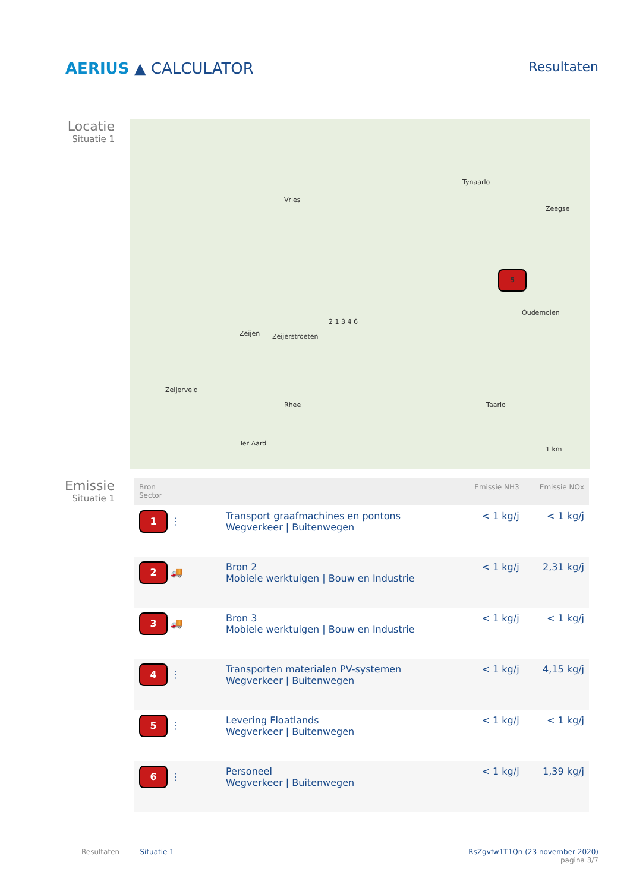AERIUS ▲ CALCULATOR
Resultaten
Locatie
Situatie 1
Vries
Tynaarlo
Zeegse
Zeijen Zeijerstroeten
Oudemolen
Zeijerveld
Rhee Taarlo
Ter Aard
1 km
5
2 1 3 4 6
Emissie
Situatie 1
| Bron Sector | | Emissie NH3 | Emissie NOx |
| --- | --- | --- | --- |
| 1 ⋮ | Transport graafmachines en pontons Wegverkeer / Buitenwegen | < 1 kg/j | < 1 kg/j |
| 2 🚚 | Bron 2 Mobiele werktuigen / Bouw en Industrie | < 1 kg/j | 2,31 kg/j |
| 3 🚚 | Bron 3 Mobiele werktuigen / Bouw en Industrie | < 1 kg/j | < 1 kg/j |
| 4 ⋮ | Transporten materialen PV-systemen Wegverkeer / Buitenwegen | < 1 kg/j | 4,15 kg/j |
| 5 ⋮ | Levering Floatlands Wegverkeer / Buitenwegen | < 1 kg/j | < 1 kg/j |
| 6 ⋮ | Personeel Wegverkeer / Buitenwegen | < 1 kg/j | 1,39 kg/j |
Resultaten Situatie 1 RsZgvfw1T1Qn (23 november 2020)
pagina 3/7